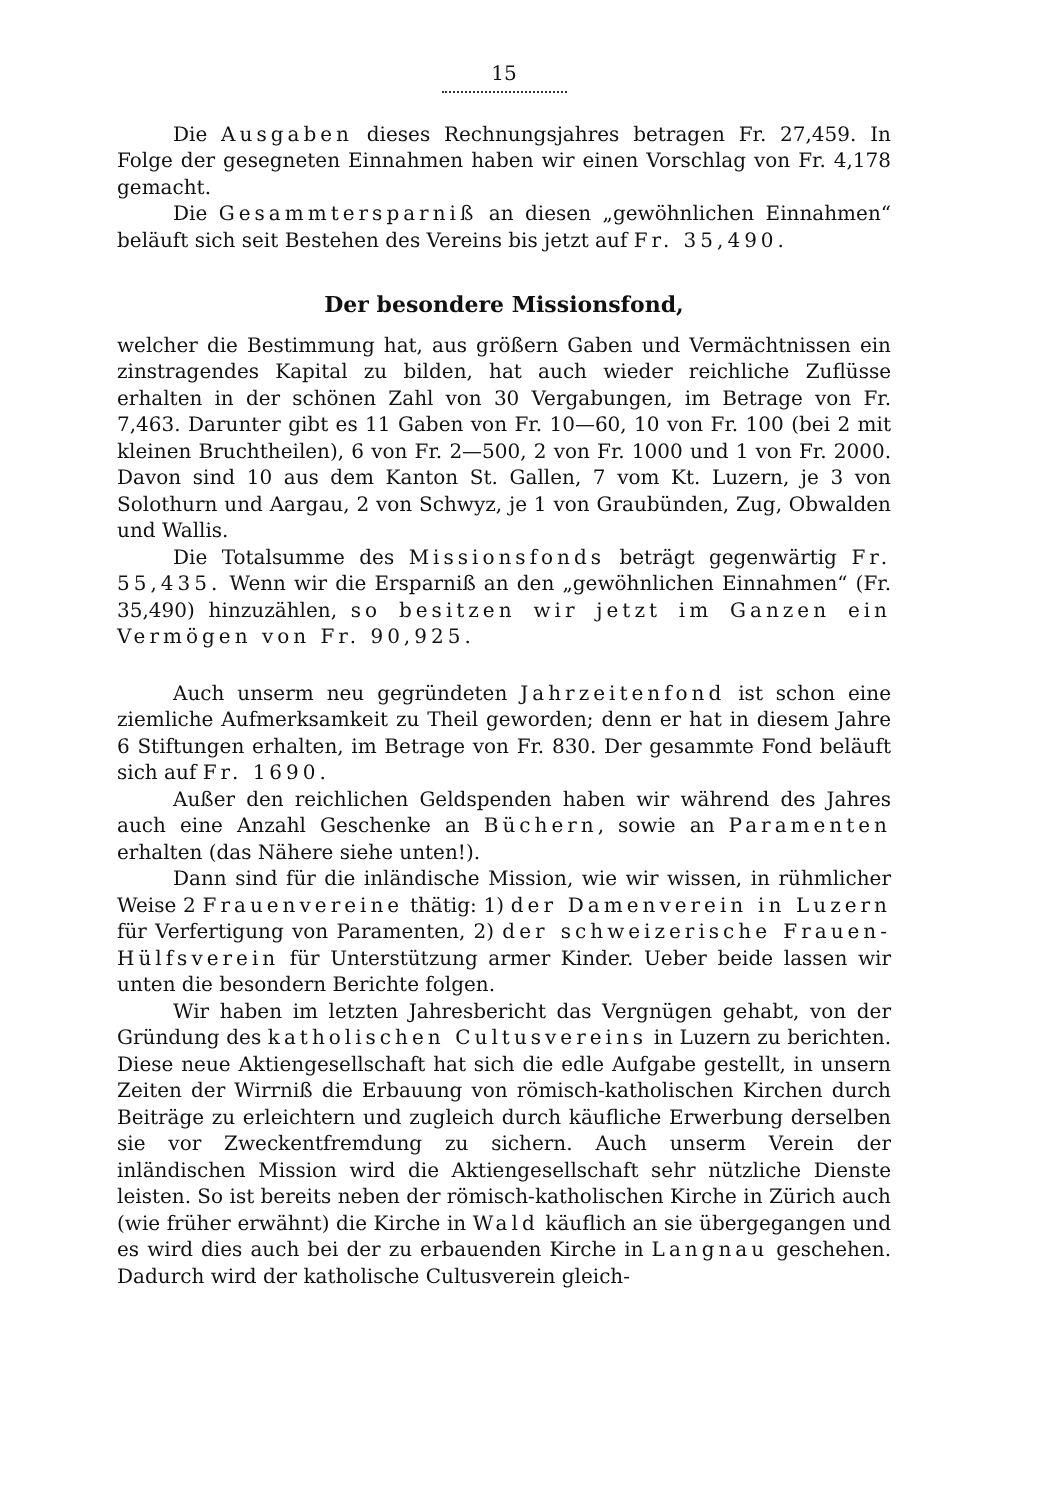15
Die Ausgaben dieses Rechnungsjahres betragen Fr. 27,459. In Folge der gesegneten Einnahmen haben wir einen Vorschlag von Fr. 4,178 gemacht.
Die Gesammtersparniß an diesen „gewöhnlichen Einnahmen“ beläuft sich seit Bestehen des Vereins bis jetzt auf Fr. 35,490.
Der besondere Missionsfond,
welcher die Bestimmung hat, aus größern Gaben und Vermächtnissen ein zinstragendes Kapital zu bilden, hat auch wieder reichliche Zuflüsse erhalten in der schönen Zahl von 30 Vergabungen, im Betrage von Fr. 7,463. Darunter gibt es 11 Gaben von Fr. 10—60, 10 von Fr. 100 (bei 2 mit kleinen Bruchtheilen), 6 von Fr. 2—500, 2 von Fr. 1000 und 1 von Fr. 2000. Davon sind 10 aus dem Kanton St. Gallen, 7 vom Kt. Luzern, je 3 von Solothurn und Aargau, 2 von Schwyz, je 1 von Graubünden, Zug, Obwalden und Wallis.
Die Totalsumme des Missionsfonds beträgt gegenwärtig Fr. 55,435. Wenn wir die Ersparniß an den „gewöhnlichen Einnahmen“ (Fr. 35,490) hinzuzählen, so besitzen wir jetzt im Ganzen ein Vermögen von Fr. 90,925.
Auch unserm neu gegründeten Jahrzeitenfond ist schon eine ziemliche Aufmerksamkeit zu Theil geworden; denn er hat in diesem Jahre 6 Stiftungen erhalten, im Betrage von Fr. 830. Der gesammte Fond beläuft sich auf Fr. 1690.
Außer den reichlichen Geldspenden haben wir während des Jahres auch eine Anzahl Geschenke an Büchern, sowie an Paramenten erhalten (das Nähere siehe unten!).
Dann sind für die inländische Mission, wie wir wissen, in rühmlicher Weise 2 Frauenvereine thätig: 1) der Damenverein in Luzern für Verfertigung von Paramenten, 2) der schweizerische Frauen-Hülfsverein für Unterstützung armer Kinder. Ueber beide lassen wir unten die besondern Berichte folgen.
Wir haben im letzten Jahresbericht das Vergnügen gehabt, von der Gründung des katholischen Cultusvereins in Luzern zu berichten. Diese neue Aktiengesellschaft hat sich die edle Aufgabe gestellt, in unsern Zeiten der Wirrniß die Erbauung von römisch-katholischen Kirchen durch Beiträge zu erleichtern und zugleich durch käufliche Erwerbung derselben sie vor Zweckentfremdung zu sichern. Auch unserm Verein der inländischen Mission wird die Aktiengesellschaft sehr nützliche Dienste leisten. So ist bereits neben der römisch-katholischen Kirche in Zürich auch (wie früher erwähnt) die Kirche in Wald käuflich an sie übergegangen und es wird dies auch bei der zu erbauenden Kirche in Langnau geschehen. Dadurch wird der katholische Cultusverein gleich-